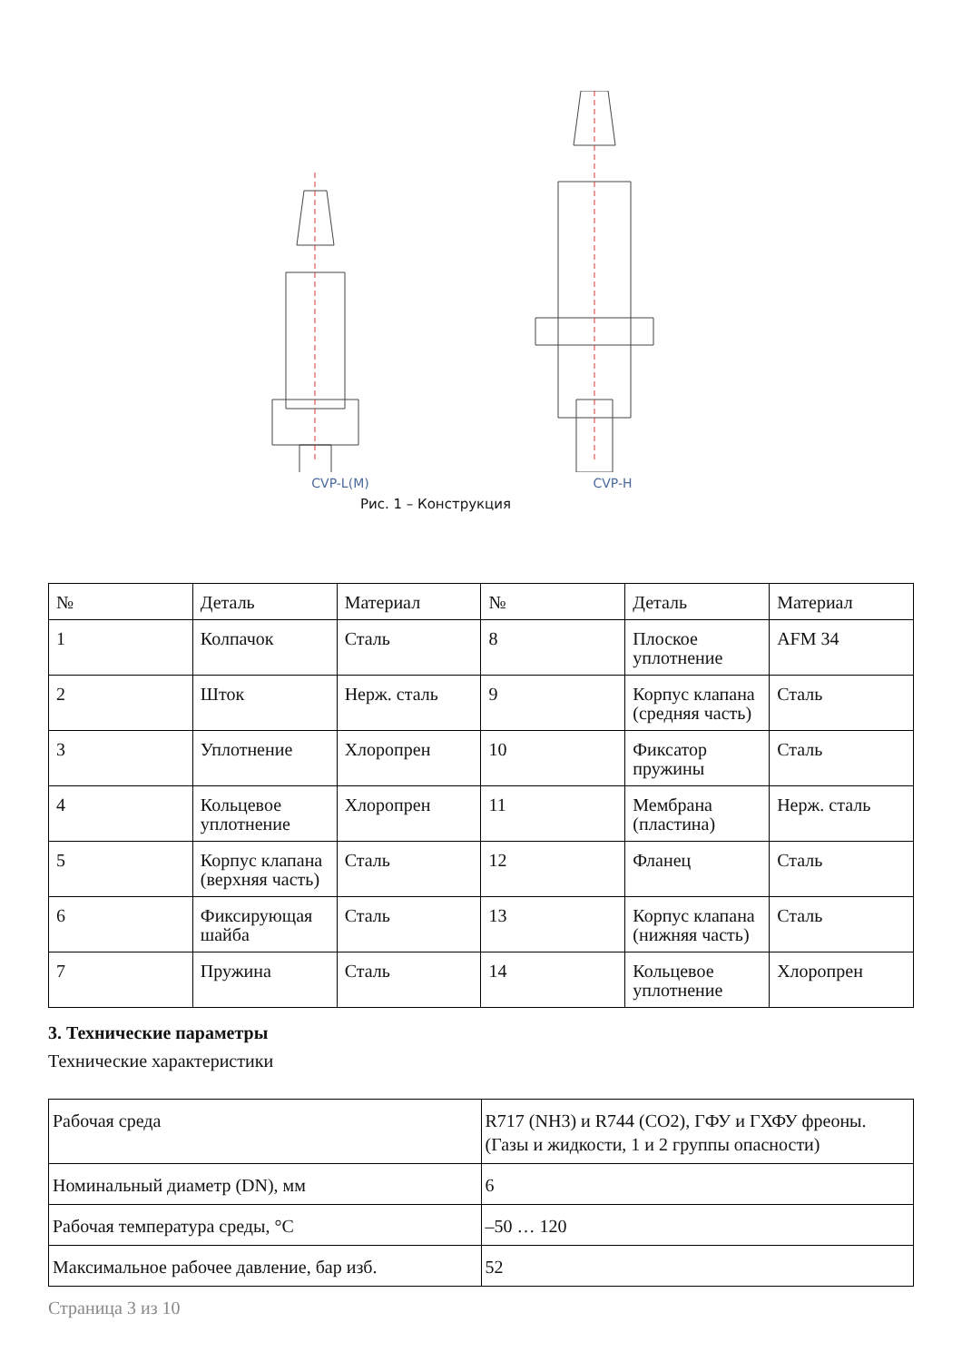CVP-L(M) CVP-H
Рис. 1 – Конструкция
| № | Деталь | Материал | № | Деталь | Материал |
| --- | --- | --- | --- | --- | --- |
| 1 | Колпачок | Сталь | 8 | Плоское уплотнение | AFM 34 |
| 2 | Шток | Нерж. сталь | 9 | Корпус клапана (средняя часть) | Сталь |
| 3 | Уплотнение | Хлоропрен | 10 | Фиксатор пружины | Сталь |
| 4 | Кольцевое уплотнение | Хлоропрен | 11 | Мембрана (пластина) | Нерж. сталь |
| 5 | Корпус клапана (верхняя часть) | Сталь | 12 | Фланец | Сталь |
| 6 | Фиксирующая шайба | Сталь | 13 | Корпус клапана (нижняя часть) | Сталь |
| 7 | Пружина | Сталь | 14 | Кольцевое уплотнение | Хлоропрен |
3. Технические параметры
Технические характеристики
| Рабочая среда | R717 (NH3) и R744 (CO2), ГФУ и ГХФУ фреоны. (Газы и жидкости, 1 и 2 группы опасности) |
| Номинальный диаметр (DN), мм | 6 |
| Рабочая температура среды, °C | –50 … 120 |
| Максимальное рабочее давление, бар изб. | 52 |
Страница 3 из 10